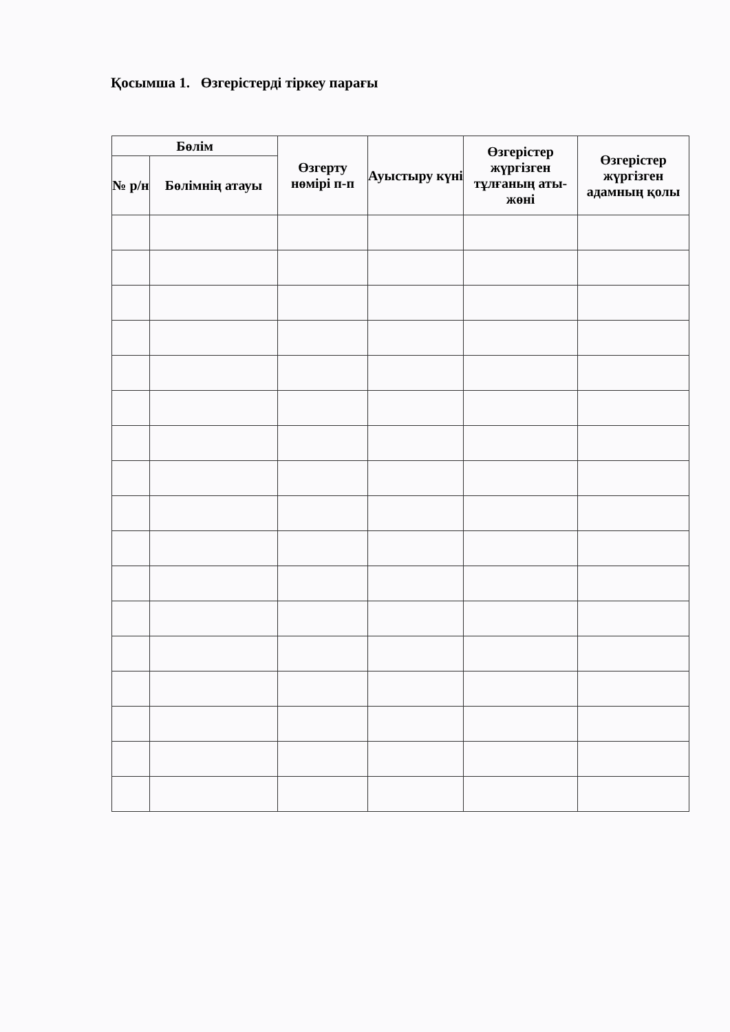Қосымша 1. Өзгерістерді тіркеу парағы
| Бөлім | | Өзгерту нөмірі п-п | Ауыстыру күні | Өзгерістер жүргізген тұлғаның аты-жөні | Өзгерістер жүргізген адамның қолы |
| --- | --- | --- | --- | --- | --- |
| № р/н | Бөлімнің атауы | | | | |